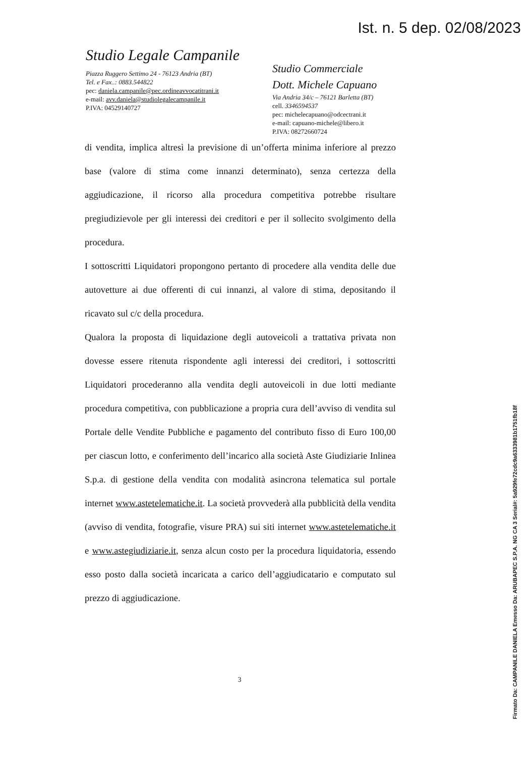Ist. n. 5 dep. 02/08/2023
Studio Legale Campanile
Piazza Ruggero Settimo 24 - 76123 Andria (BT)
Tel. e Fax..: 0883.544822
pec: daniela.campanile@pec.ordineavvocatitrani.it
e-mail: avv.daniela@studiolegalecampanile.it
P.IVA: 04529140727
Studio Commerciale
Dott. Michele Capuano
Via Andria 34/c – 76121 Barletta (BT)
cell. 3346594537
pec: michelecapuano@odcectrani.it
e-mail: capuano-michele@libero.it
P.IVA: 08272660724
di vendita, implica altresì la previsione di un’offerta minima inferiore al prezzo base (valore di stima come innanzi determinato), senza certezza della aggiudicazione, il ricorso alla procedura competitiva potrebbe risultare pregiudizievole per gli interessi dei creditori e per il sollecito svolgimento della procedura.
I sottoscritti Liquidatori propongono pertanto di procedere alla vendita delle due autovetture ai due offerenti di cui innanzi, al valore di stima, depositando il ricavato sul c/c della procedura.
Qualora la proposta di liquidazione degli autoveicoli a trattativa privata non dovesse essere ritenuta rispondente agli interessi dei creditori, i sottoscritti Liquidatori procederanno alla vendita degli autoveicoli in due lotti mediante procedura competitiva, con pubblicazione a propria cura dell’avviso di vendita sul Portale delle Vendite Pubbliche e pagamento del contributo fisso di Euro 100,00 per ciascun lotto, e conferimento dell’incarico alla società Aste Giudiziarie Inlinea S.p.a. di gestione della vendita con modalità asincrona telematica sul portale internet www.astetelematiche.it. La società provvederà alla pubblicità della vendita (avviso di vendita, fotografie, visure PRA) sui siti internet www.astetelematiche.it e www.astegiudiziarie.it, senza alcun costo per la procedura liquidatoria, essendo esso posto dalla società incaricata a carico dell’aggiudicatario e computato sul prezzo di aggiudicazione.
3
Firmato Da: CAMPANILE DANIELA Emesso Da: ARUBAPEC S.P.A. NG CA 3 Serial#: 5a929fe72cdc9a6333981b1751fb18f